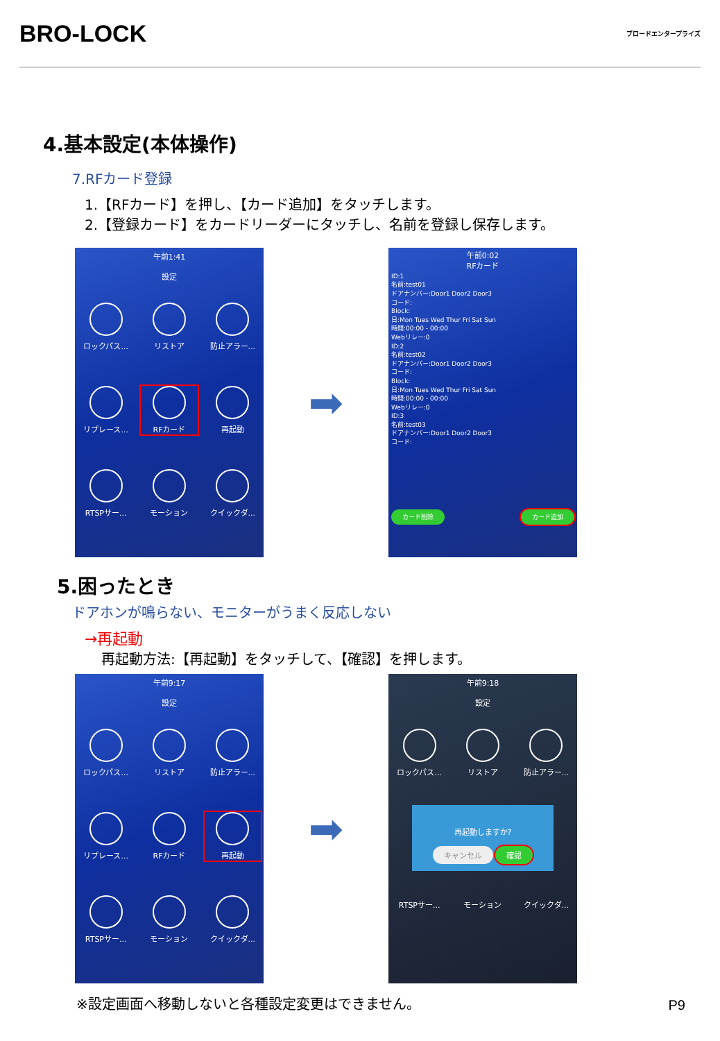BRO-LOCK
ブロードエンタープライズ
4.基本設定(本体操作)
7.RFカード登録
1.【RFカード】を押し、【カード追加】をタッチします。
2.【登録カード】をカードリーダーにタッチし、名前を登録し保存します。
午前1:41
設定
ロックパス...
リストア
防止アラー...
リプレース...
RFカード
再起動
RTSPサー...
モーション
クイックダ...
➡
午前0:02
RFカード
ID:1
名前:test01
ドアナンバー:Door1 Door2 Door3
コード:
Block:
日:Mon Tues Wed Thur Fri Sat Sun
時間:00:00 - 00:00
Webリレー:0
ID:2
名前:test02
ドアナンバー:Door1 Door2 Door3
コード:
Block:
日:Mon Tues Wed Thur Fri Sat Sun
時間:00:00 - 00:00
Webリレー:0
ID:3
名前:test03
ドアナンバー:Door1 Door2 Door3
コード:
カード削除 カード追加
5.困ったとき
ドアホンが鳴らない、モニターがうまく反応しない
→再起動
再起動方法:【再起動】をタッチして、【確認】を押します。
午前9:17
設定
ロックパス...
リストア
防止アラー...
リプレース...
RFカード
再起動
RTSPサー...
モーション
クイックダ...
➡
午前9:18
設定
ロックパス...
リストア
防止アラー...
再起動しますか?
キャンセル 確認
RTSPサー...
モーション
クイックダ...
※設定画面へ移動しないと各種設定変更はできません。
P9